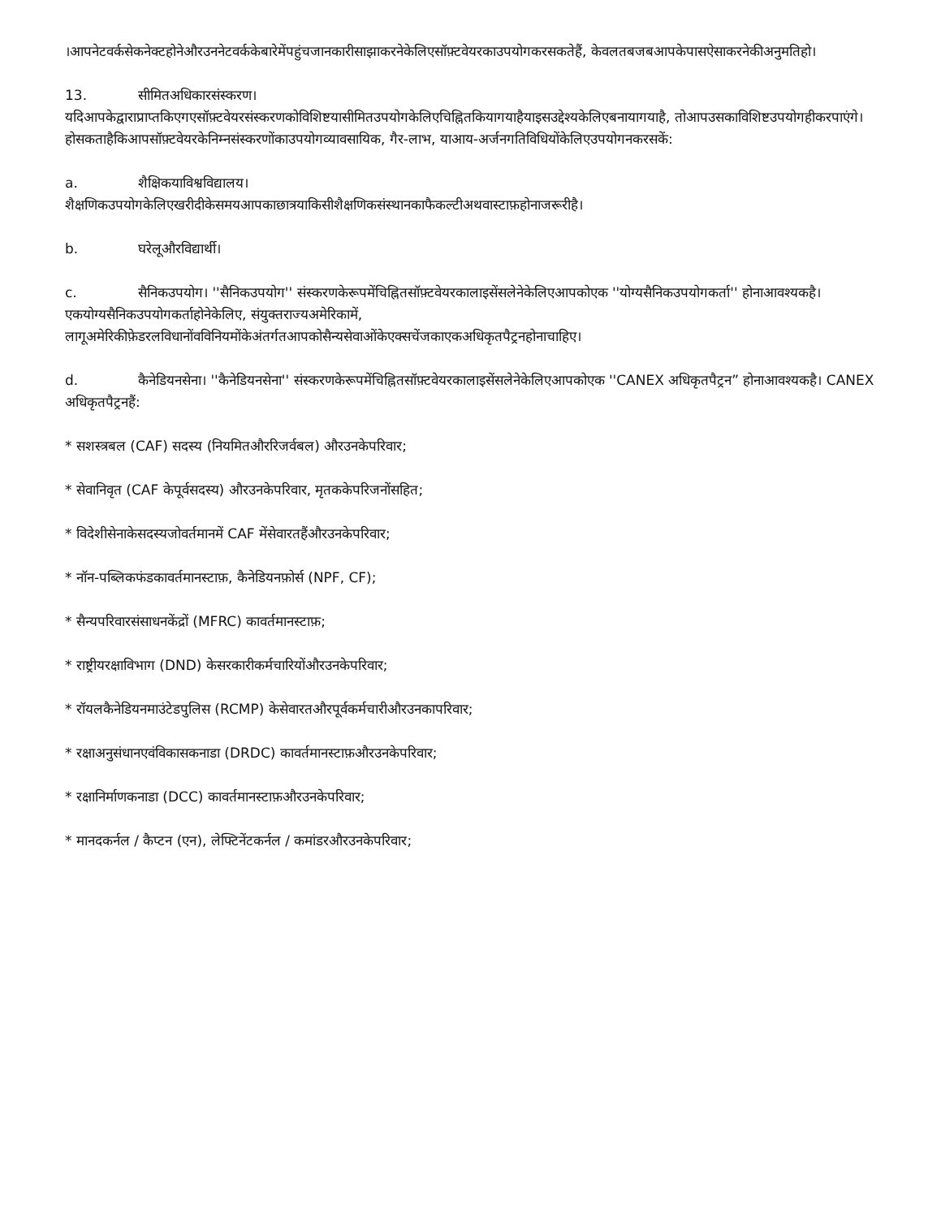।आपनेटवर्कसेकनेक्टहोनेऔरउननेटवर्ककेबारेमेंपहुंचजानकारीसाझाकरनेकेलिएसॉफ़्टवेयरकाउपयोगकरसकतेहैं, केवलतबजबआपकेपासऐसाकरनेकीअनुमतिहो।
13. सीमितअधिकारसंस्करण।
यदिआपकेद्वाराप्राप्तकिएगएसॉफ़्टवेयरसंस्करणकोविशिष्टयासीमितउपयोगकेलिएचिह्नितकियागयाहैयाइसउद्देश्यकेलिएबनायागयाहै, तोआपउसकाविशिष्टउपयोगहीकरपाएंगे।
होसकताहैकिआपसॉफ़्टवेयरकेनिम्नसंस्करणोंकाउपयोगव्यावसायिक, गैर-लाभ, याआय-अर्जनगतिविधियोंकेलिएउपयोगनकरसकें:
a. शैक्षिकयाविश्वविद्यालय।
शैक्षणिकउपयोगकेलिएखरीदीकेसमयआपकाछात्रयाकिसीशैक्षणिकसंस्थानकाफैकल्टीअथवास्टाफ़होनाजरूरीहै।
b. घरेलूऔरविद्यार्थी।
c. सैनिकउपयोग। ''सैनिकउपयोग'' संस्करणकेरूपमेंचिह्नितसॉफ़्टवेयरकालाइसेंसलेनेकेलिएआपकोएक ''योग्यसैनिकउपयोगकर्ता'' होनाआवश्यकहै।एकयोग्यसैनिकउपयोगकर्ताहोनेकेलिए, संयुक्तराज्यअमेरिकामें, लागूअमेरिकीफ़ेडरलविधानोंवविनियमोंकेअंतर्गतआपकोसैन्यसेवाओंकेएक्सचेंजकाएकअधिकृतपैट्रनहोनाचाहिए।
d. कैनेडियनसेना। ''कैनेडियनसेना'' संस्करणकेरूपमेंचिह्नितसॉफ़्टवेयरकालाइसेंसलेनेकेलिएआपकोएक ''CANEX अधिकृतपैट्रन” होनाआवश्यकहै। CANEX अधिकृतपैट्रनहैं:
* सशस्त्रबल (CAF) सदस्य (नियमितऔररिजर्वबल) औरउनकेपरिवार;
* सेवानिवृत (CAF केपूर्वसदस्य) औरउनकेपरिवार, मृतककेपरिजनोंसहित;
* विदेशीसेनाकेसदस्यजोवर्तमानमें CAF मेंसेवारतहैंऔरउनकेपरिवार;
* नॉन-पब्लिकफंडकावर्तमानस्टाफ़, कैनेडियनफ़ोर्स (NPF, CF);
* सैन्यपरिवारसंसाधनकेंद्रों (MFRC) कावर्तमानस्टाफ़;
* राष्ट्रीयरक्षाविभाग (DND) केसरकारीकर्मचारियोंऔरउनकेपरिवार;
* रॉयलकैनेडियनमाउंटेडपुलिस (RCMP) केसेवारतऔरपूर्वकर्मचारीऔरउनकापरिवार;
* रक्षाअनुसंधानएवंविकासकनाडा (DRDC) कावर्तमानस्टाफ़औरउनकेपरिवार;
* रक्षानिर्माणकनाडा (DCC) कावर्तमानस्टाफ़औरउनकेपरिवार;
* मानदकर्नल / कैप्टन (एन), लेफ्टिनेंटकर्नल / कमांडरऔरउनकेपरिवार;